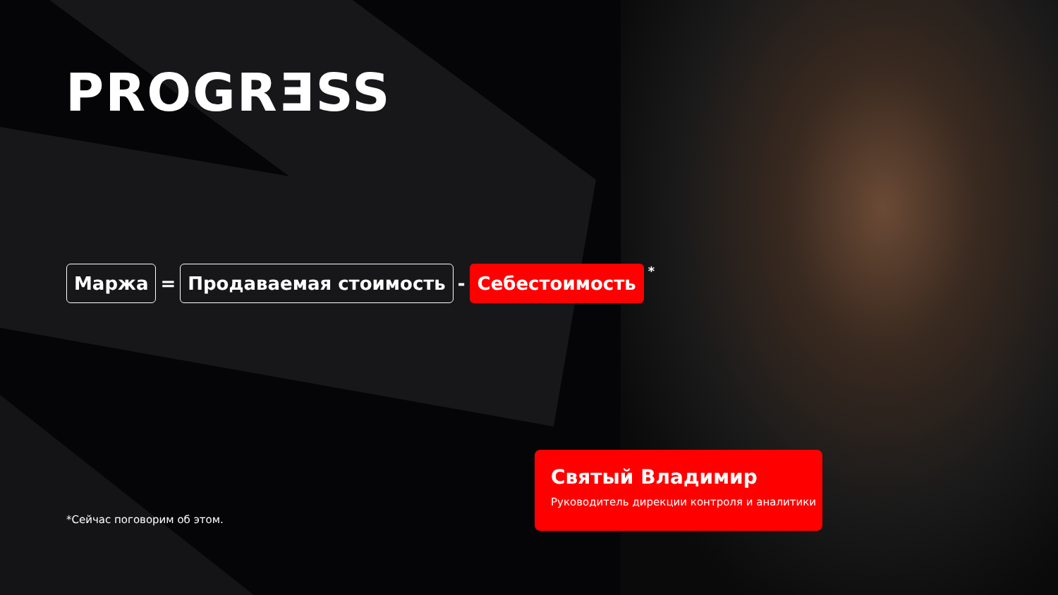PROGRƎSS
Маржа = Продаваемая стоимость - Себестоимость *
Святый Владимир
Руководитель дирекции контроля и аналитики
*Сейчас поговорим об этом.